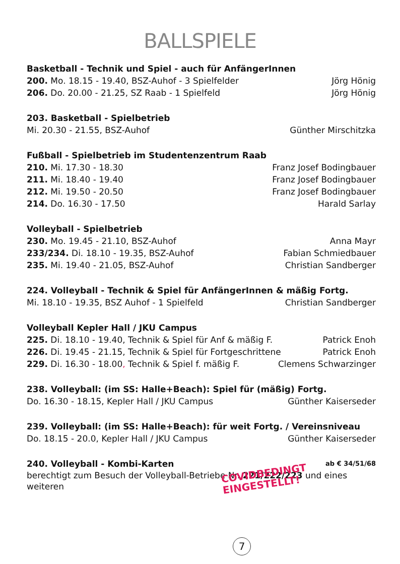BALLSPIELE
Basketball - Technik und Spiel - auch für AnfängerInnen
200. Mo. 18.15 - 19.40, BSZ-Auhof - 3 Spielfelder Jörg Hönig
206. Do. 20.00 - 21.25, SZ Raab - 1 Spielfeld Jörg Hönig
203. Basketball - Spielbetrieb
Mi. 20.30 - 21.55, BSZ-Auhof Günther Mirschitzka
Fußball - Spielbetrieb im Studentenzentrum Raab
210. Mi. 17.30 - 18.30 Franz Josef Bodingbauer
211. Mi. 18.40 - 19.40 Franz Josef Bodingbauer
212. Mi. 19.50 - 20.50 Franz Josef Bodingbauer
214. Do. 16.30 - 17.50 Harald Sarlay
Volleyball - Spielbetrieb
230. Mo. 19.45 - 21.10, BSZ-Auhof Anna Mayr
233/234. Di. 18.10 - 19.35, BSZ-Auhof Fabian Schmiedbauer
235. Mi. 19.40 - 21.05, BSZ-Auhof Christian Sandberger
224. Volleyball - Technik & Spiel für AnfängerInnen & mäßig Fortg.
Mi. 18.10 - 19.35, BSZ Auhof - 1 Spielfeld Christian Sandberger
Volleyball Kepler Hall / JKU Campus
225. Di. 18.10 - 19.40, Technik & Spiel für Anf & mäßig F. Patrick Enoh
226. Di. 19.45 - 21.15, Technik & Spiel für Fortgeschrittene Patrick Enoh
229. Di. 16.30 - 18.00, Technik & Spiel f. mäßig F. Clemens Schwarzinger
238. Volleyball: (im SS: Halle+Beach): Spiel für (mäßig) Fortg.
Do. 16.30 - 18.15, Kepler Hall / JKU Campus Günther Kaiserseder
239. Volleyball: (im SS: Halle+Beach): für weit Fortg. / Vereinsniveau
Do. 18.15 - 20.0, Kepler Hall / JKU Campus Günther Kaiserseder
240. Volleyball - Kombi-Karten ab € 34/51/68
berechtigt zum Besuch der Volleyball-Betriebe Nr. 221/222/223 und eines weiteren
COVIDBEDINGT
EINGESTELLT!
7